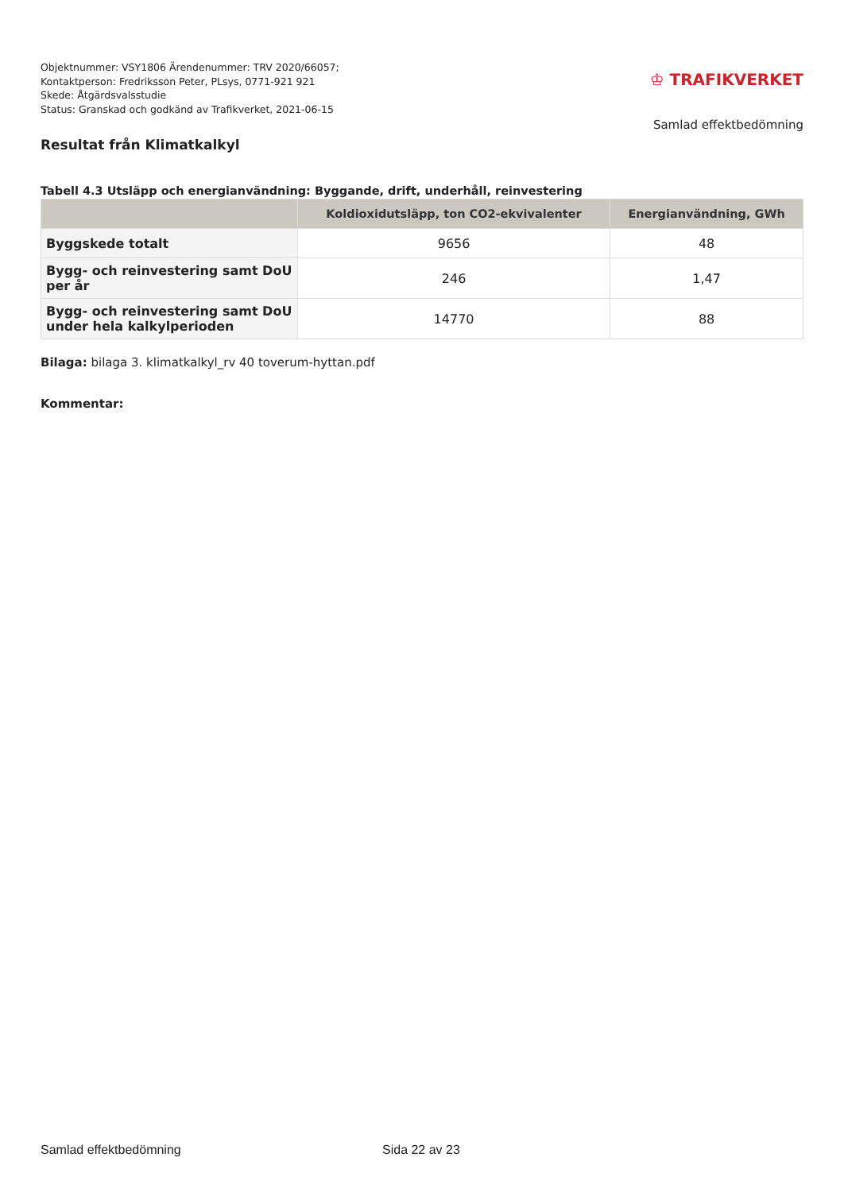Objektnummer: VSY1806 Ärendenummer: TRV 2020/66057;
Kontaktperson: Fredriksson Peter, PLsys, 0771-921 921
Skede: Åtgärdsvalsstudie
Status: Granskad och godkänd av Trafikverket, 2021-06-15
♔ TRAFIKVERKET
Samlad effektbedömning
Resultat från Klimatkalkyl
Tabell 4.3 Utsläpp och energianvändning: Byggande, drift, underhåll, reinvestering
| | Koldioxidutsläpp, ton CO2-ekvivalenter | Energianvändning, GWh |
| --- | --- | --- |
| Byggskede totalt | 9656 | 48 |
| Bygg- och reinvestering samt DoU per år | 246 | 1,47 |
| Bygg- och reinvestering samt DoU under hela kalkylperioden | 14770 | 88 |
Bilaga: bilaga 3. klimatkalkyl_rv 40 toverum-hyttan.pdf
Kommentar:
Samlad effektbedömning Sida 22 av 23